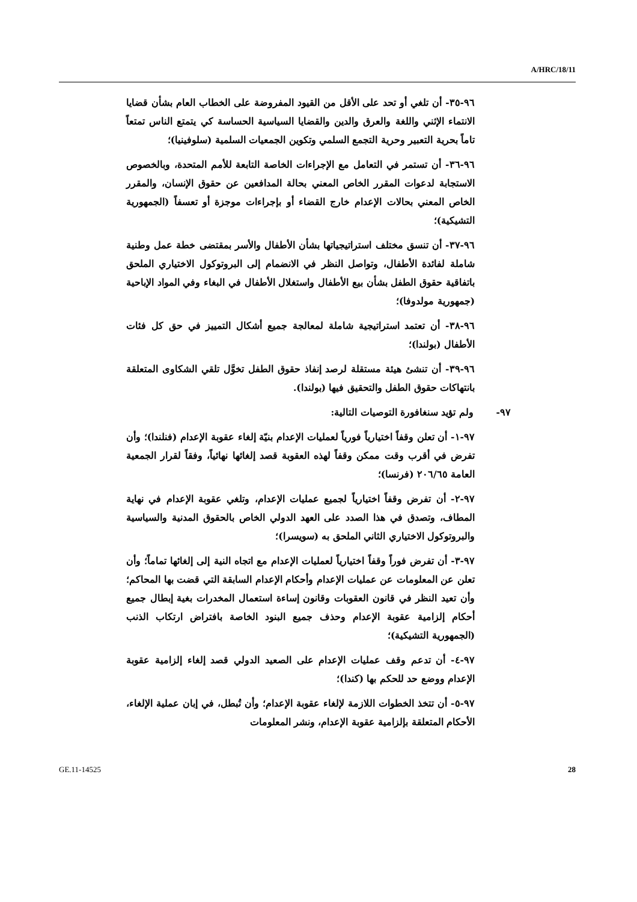A/HRC/18/11
٩٦-٣٥- أن تلغي أو تحد على الأقل من القيود المفروضة على الخطاب العام بشأن قضايا الانتماء الإثني واللغة والعرق والدين والقضايا السياسية الحساسة كي يتمتع الناس تمتعاً تاماً بحرية التعبير وحرية التجمع السلمي وتكوين الجمعيات السلمية (سلوفينيا)؛
٩٦-٣٦- أن تستمر في التعامل مع الإجراءات الخاصة التابعة للأمم المتحدة، وبالخصوص الاستجابة لدعوات المقرر الخاص المعني بحالة المدافعين عن حقوق الإنسان، والمقرر الخاص المعني بحالات الإعدام خارج القضاء أو بإجراءات موجزة أو تعسفاً (الجمهورية التشيكية)؛
٩٦-٣٧- أن تنسق مختلف استراتيجياتها بشأن الأطفال والأسر بمقتضى خطة عمل وطنية شاملة لفائدة الأطفال، وتواصل النظر في الانضمام إلى البروتوكول الاختياري الملحق باتفاقية حقوق الطفل بشأن بيع الأطفال واستغلال الأطفال في البغاء وفي المواد الإباحية (جمهورية مولدوفا)؛
٩٦-٣٨- أن تعتمد استراتيجية شاملة لمعالجة جميع أشكال التمييز في حق كل فئات الأطفال (بولندا)؛
٩٦-٣٩- أن تنشئ هيئة مستقلة لرصد إنفاذ حقوق الطفل تخوَّل تلقي الشكاوى المتعلقة بانتهاكات حقوق الطفل والتحقيق فيها (بولندا).
٩٧- ولم تؤيد سنغافورة التوصيات التالية:
٩٧-١- أن تعلن وقفاً اختيارياً فورياً لعمليات الإعدام بنيّة إلغاء عقوبة الإعدام (فنلندا)؛ وأن تفرض في أقرب وقت ممكن وقفاً لهذه العقوبة قصد إلغائها نهائياً، وفقاً لقرار الجمعية العامة ٢٠٦/٦٥ (فرنسا)؛
٩٧-٢- أن تفرض وقفاً اختيارياً لجميع عمليات الإعدام، وتلغي عقوبة الإعدام في نهاية المطاف، وتصدق في هذا الصدد على العهد الدولي الخاص بالحقوق المدنية والسياسية والبروتوكول الاختياري الثاني الملحق به (سويسرا)؛
٩٧-٣- أن تفرض فوراً وقفاً اختيارياً لعمليات الإعدام مع اتجاه النية إلى إلغائها تماماً؛ وأن تعلن عن المعلومات عن عمليات الإعدام وأحكام الإعدام السابقة التي قضت بها المحاكم؛ وأن تعيد النظر في قانون العقوبات وقانون إساءة استعمال المخدرات بغية إبطال جميع أحكام إلزامية عقوبة الإعدام وحذف جميع البنود الخاصة بافتراض ارتكاب الذنب (الجمهورية التشيكية)؛
٩٧-٤- أن تدعم وقف عمليات الإعدام على الصعيد الدولي قصد إلغاء إلزامية عقوبة الإعدام ووضع حد للحكم بها (كندا)؛
٩٧-٥- أن تتخذ الخطوات اللازمة لإلغاء عقوبة الإعدام؛ وأن تُبطل، في إبان عملية الإلغاء، الأحكام المتعلقة بإلزامية عقوبة الإعدام، ونشر المعلومات
GE.11-14525 28